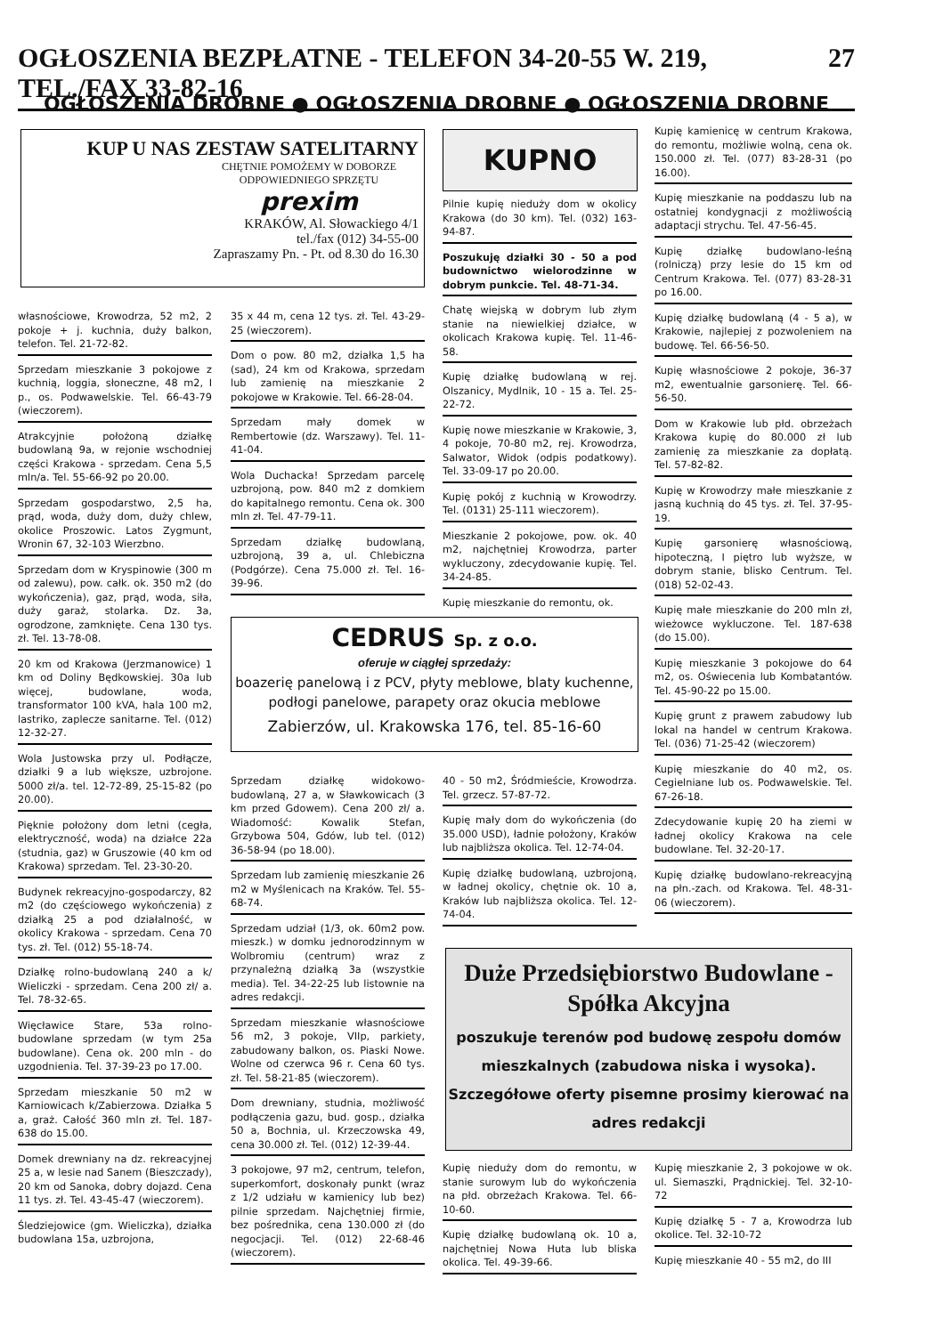OGŁOSZENIA BEZPŁATNE - TELEFON 34-20-55 W. 219, TEL./FAX 33-82-16 27
OGŁOSZENIA DROBNE ● OGŁOSZENIA DROBNE ● OGŁOSZENIA DROBNE
KUP U NAS ZESTAW SATELITARNY
CHĘTNIE POMOŻEMY W DOBORZE ODPOWIEDNIEGO SPRZĘTU
prexim
KRAKÓW, Al. Słowackiego 4/1
tel./fax (012) 34-55-00
Zapraszamy Pn. - Pt. od 8.30 do 16.30
KUPNO
własnościowe, Krowodrza, 52 m2, 2 pokoje + j. kuchnia, duży balkon, telefon. Tel. 21-72-82.
Sprzedam mieszkanie 3 pokojowe z kuchnią, loggia, słoneczne, 48 m2, I p., os. Podwawelskie. Tel. 66-43-79 (wieczorem).
Atrakcyjnie położoną działkę budowlaną 9a, w rejonie wschodniej części Krakowa - sprzedam. Cena 5,5 mln/a. Tel. 55-66-92 po 20.00.
Sprzedam gospodarstwo, 2,5 ha, prąd, woda, duży dom, duży chlew, okolice Proszowic. Latos Zygmunt, Wronin 67, 32-103 Wierzbno.
Sprzedam dom w Kryspinowie (300 m od zalewu), pow. całk. ok. 350 m2 (do wykończenia), gaz, prąd, woda, siła, duży garaż, stolarka. Dz. 3a, ogrodzone, zamknięte. Cena 130 tys. zł. Tel. 13-78-08.
20 km od Krakowa (Jerzmanowice) 1 km od Doliny Będkowskiej. 30a lub więcej, budowlane, woda, transformator 100 kVA, hala 100 m2, lastriko, zaplecze sanitarne. Tel. (012) 12-32-27.
Wola Justowska przy ul. Podłącze, działki 9 a lub większe, uzbrojone. 5000 zł/a. tel. 12-72-89, 25-15-82 (po 20.00).
Pięknie położony dom letni (cegła, elektryczność, woda) na działce 22a (studnia, gaz) w Gruszowie (40 km od Krakowa) sprzedam. Tel. 23-30-20.
Budynek rekreacyjno-gospodarczy, 82 m2 (do częściowego wykończenia) z działką 25 a pod działalność, w okolicy Krakowa - sprzedam. Cena 70 tys. zł. Tel. (012) 55-18-74.
Działkę rolno-budowlaną 240 a k/ Wieliczki - sprzedam. Cena 200 zł/ a. Tel. 78-32-65.
Więcławice Stare, 53a rolno-budowlane sprzedam (w tym 25a budowlane). Cena ok. 200 mln - do uzgodnienia. Tel. 37-39-23 po 17.00.
Sprzedam mieszkanie 50 m2 w Karniowicach k/Zabierzowa. Działka 5 a, graż. Całość 360 mln zł. Tel. 187-638 do 15.00.
Domek drewniany na dz. rekreacyjnej 25 a, w lesie nad Sanem (Bieszczady), 20 km od Sanoka, dobry dojazd. Cena 11 tys. zł. Tel. 43-45-47 (wieczorem).
Śledziejowice (gm. Wieliczka), działka budowlana 15a, uzbrojona,
35 x 44 m, cena 12 tys. zł. Tel. 43-29-25 (wieczorem).
Dom o pow. 80 m2, działka 1,5 ha (sad), 24 km od Krakowa, sprzedam lub zamienię na mieszkanie 2 pokojowe w Krakowie. Tel. 66-28-04.
Sprzedam mały domek w Rembertowie (dz. Warszawy). Tel. 11-41-04.
Wola Duchacka! Sprzedam parcelę uzbrojoną, pow. 840 m2 z domkiem do kapitalnego remontu. Cena ok. 300 mln zł. Tel. 47-79-11.
Sprzedam działkę budowlaną, uzbrojoną, 39 a, ul. Chlebiczna (Podgórze). Cena 75.000 zł. Tel. 16-39-96.
Pilnie kupię nieduży dom w okolicy Krakowa (do 30 km). Tel. (032) 163-94-87.
Poszukuję działki 30 - 50 a pod budownictwo wielorodzinne w dobrym punkcie. Tel. 48-71-34.
Chatę wiejską w dobrym lub złym stanie na niewielkiej działce, w okolicach Krakowa kupię. Tel. 11-46-58.
Kupię działkę budowlaną w rej. Olszanicy, Mydlnik, 10 - 15 a. Tel. 25-22-72.
Kupię nowe mieszkanie w Krakowie, 3, 4 pokoje, 70-80 m2, rej. Krowodrza, Salwator, Widok (odpis podatkowy). Tel. 33-09-17 po 20.00.
Kupię pokój z kuchnią w Krowodrzy. Tel. (0131) 25-111 wieczorem).
Mieszkanie 2 pokojowe, pow. ok. 40 m2, najchętniej Krowodrza, parter wykluczony, zdecydowanie kupię. Tel. 34-24-85.
Kupię mieszkanie do remontu, ok.
CEDRUS Sp. z o.o.
oferuje w ciągłej sprzedaży:
boazerię panelową i z PCV, płyty meblowe, blaty kuchenne, podłogi panelowe, parapety oraz okucia meblowe
Zabierzów, ul. Krakowska 176, tel. 85-16-60
Sprzedam działkę widokowo-budowlaną, 27 a, w Sławkowicach (3 km przed Gdowem). Cena 200 zł/ a. Wiadomość: Kowalik Stefan, Grzybowa 504, Gdów, lub tel. (012) 36-58-94 (po 18.00).
Sprzedam lub zamienię mieszkanie 26 m2 w Myślenicach na Kraków. Tel. 55-68-74.
Sprzedam udział (1/3, ok. 60m2 pow. mieszk.) w domku jednorodzinnym w Wolbromiu (centrum) wraz z przynależną działką 3a (wszystkie media). Tel. 34-22-25 lub listownie na adres redakcji.
Sprzedam mieszkanie własnościowe 56 m2, 3 pokoje, VIIp, parkiety, zabudowany balkon, os. Piaski Nowe. Wolne od czerwca 96 r. Cena 60 tys. zł. Tel. 58-21-85 (wieczorem).
Dom drewniany, studnia, możliwość podłączenia gazu, bud. gosp., działka 50 a, Bochnia, ul. Krzeczowska 49, cena 30.000 zł. Tel. (012) 12-39-44.
3 pokojowe, 97 m2, centrum, telefon, superkomfort, doskonały punkt (wraz z 1/2 udziału w kamienicy lub bez) pilnie sprzedam. Najchętniej firmie, bez pośrednika, cena 130.000 zł (do negocjacji. Tel. (012) 22-68-46 (wieczorem).
40 - 50 m2, Śródmieście, Krowodrza. Tel. grzecz. 57-87-72.
Kupię mały dom do wykończenia (do 35.000 USD), ładnie położony, Kraków lub najbliższa okolica. Tel. 12-74-04.
Kupię działkę budowlaną, uzbrojoną, w ładnej okolicy, chętnie ok. 10 a, Kraków lub najbliższa okolica. Tel. 12-74-04.
Kupię kamienicę w centrum Krakowa, do remontu, możliwie wolną, cena ok. 150.000 zł. Tel. (077) 83-28-31 (po 16.00).
Kupię mieszkanie na poddaszu lub na ostatniej kondygnacji z możliwością adaptacji strychu. Tel. 47-56-45.
Kupię działkę budowlano-leśną (rolniczą) przy lesie do 15 km od Centrum Krakowa. Tel. (077) 83-28-31 po 16.00.
Kupię działkę budowlaną (4 - 5 a), w Krakowie, najlepiej z pozwoleniem na budowę. Tel. 66-56-50.
Kupię własnościowe 2 pokoje, 36-37 m2, ewentualnie garsonierę. Tel. 66-56-50.
Dom w Krakowie lub płd. obrzeżach Krakowa kupię do 80.000 zł lub zamienię za mieszkanie za dopłatą. Tel. 57-82-82.
Kupię w Krowodrzy małe mieszkanie z jasną kuchnią do 45 tys. zł. Tel. 37-95-19.
Kupię garsonierę własnościową, hipoteczną, I piętro lub wyższe, w dobrym stanie, blisko Centrum. Tel. (018) 52-02-43.
Kupię małe mieszkanie do 200 mln zł, wieżowce wykluczone. Tel. 187-638 (do 15.00).
Kupię mieszkanie 3 pokojowe do 64 m2, os. Oświecenia lub Kombatantów. Tel. 45-90-22 po 15.00.
Kupię grunt z prawem zabudowy lub lokal na handel w centrum Krakowa. Tel. (036) 71-25-42 (wieczorem)
Kupię mieszkanie do 40 m2, os. Cegielniane lub os. Podwawelskie. Tel. 67-26-18.
Zdecydowanie kupię 20 ha ziemi w ładnej okolicy Krakowa na cele budowlane. Tel. 32-20-17.
Kupię działkę budowlano-rekreacyjną na płn.-zach. od Krakowa. Tel. 48-31-06 (wieczorem).
Duże Przedsiębiorstwo Budowlane - Spółka Akcyjna
poszukuje terenów pod budowę zespołu domów mieszkalnych (zabudowa niska i wysoka). Szczegółowe oferty pisemne prosimy kierować na adres redakcji
Kupię nieduży dom do remontu, w stanie surowym lub do wykończenia na płd. obrzeżach Krakowa. Tel. 66-10-60.
Kupię działkę budowlaną ok. 10 a, najchętniej Nowa Huta lub bliska okolica. Tel. 49-39-66.
Kupię mieszkanie 2, 3 pokojowe w ok. ul. Siemaszki, Prądnickiej. Tel. 32-10-72
Kupię działkę 5 - 7 a, Krowodrza lub okolice. Tel. 32-10-72
Kupię mieszkanie 40 - 55 m2, do III